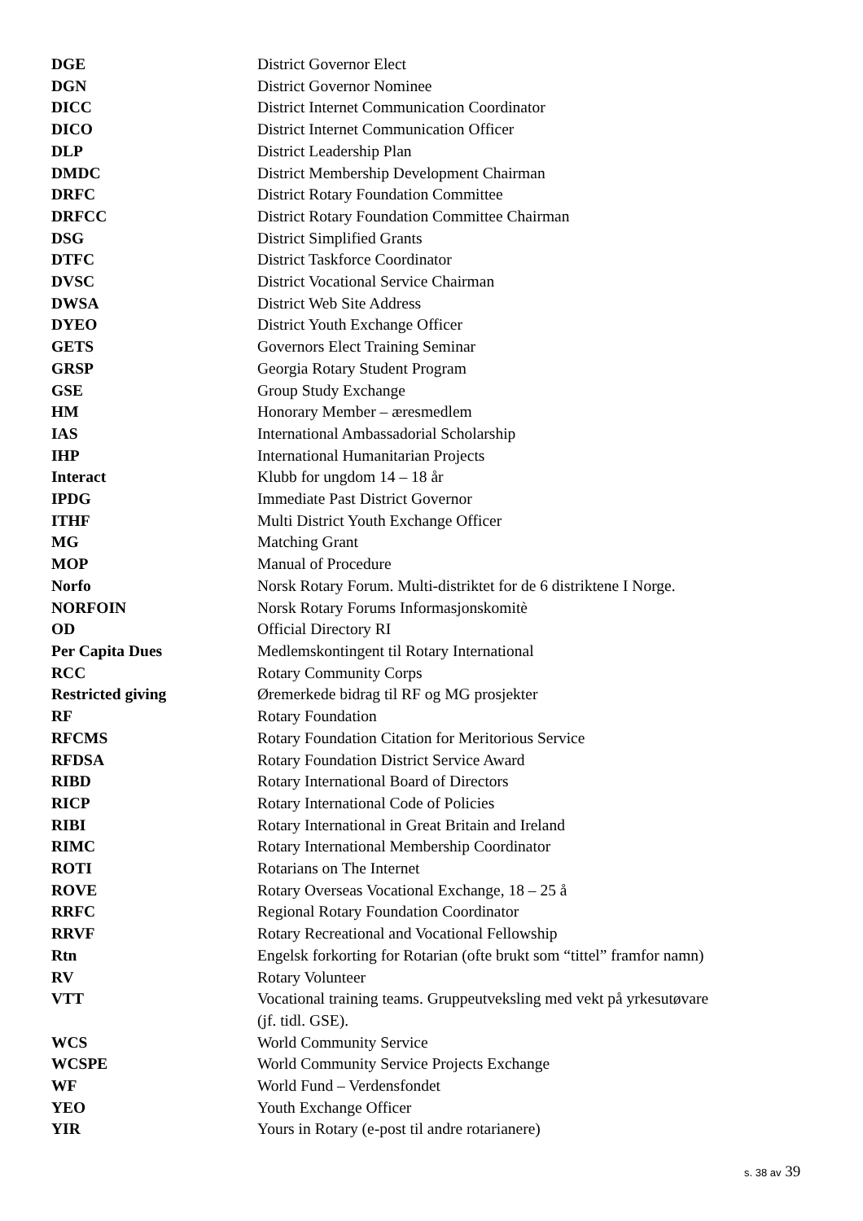| DGE | District Governor Elect |
| DGN | District Governor Nominee |
| DICC | District Internet Communication Coordinator |
| DICO | District Internet Communication Officer |
| DLP | District Leadership Plan |
| DMDC | District Membership Development Chairman |
| DRFC | District Rotary Foundation Committee |
| DRFCC | District Rotary Foundation Committee Chairman |
| DSG | District Simplified Grants |
| DTFC | District Taskforce Coordinator |
| DVSC | District Vocational Service Chairman |
| DWSA | District Web Site Address |
| DYEO | District Youth Exchange Officer |
| GETS | Governors Elect Training Seminar |
| GRSP | Georgia Rotary Student Program |
| GSE | Group Study Exchange |
| HM | Honorary Member – æresmedlem |
| IAS | International Ambassadorial Scholarship |
| IHP | International Humanitarian Projects |
| Interact | Klubb for ungdom 14 – 18 år |
| IPDG | Immediate Past District Governor |
| ITHF | Multi District Youth Exchange Officer |
| MG | Matching Grant |
| MOP | Manual of Procedure |
| Norfo | Norsk Rotary Forum. Multi-distriktet for de 6 distriktene I Norge. |
| NORFOIN | Norsk Rotary Forums Informasjonskomitè |
| OD | Official Directory RI |
| Per Capita Dues | Medlemskontingent til Rotary International |
| RCC | Rotary Community Corps |
| Restricted giving | Øremerkede bidrag til RF og MG prosjekter |
| RF | Rotary Foundation |
| RFCMS | Rotary Foundation Citation for Meritorious Service |
| RFDSA | Rotary Foundation District Service Award |
| RIBD | Rotary International Board of Directors |
| RICP | Rotary International Code of Policies |
| RIBI | Rotary International in Great Britain and Ireland |
| RIMC | Rotary International Membership Coordinator |
| ROTI | Rotarians on The Internet |
| ROVE | Rotary Overseas Vocational Exchange, 18 – 25 å |
| RRFC | Regional Rotary Foundation Coordinator |
| RRVF | Rotary Recreational and Vocational Fellowship |
| Rtn | Engelsk forkorting for Rotarian (ofte brukt som “tittel” framfor namn) |
| RV | Rotary Volunteer |
| VTT | Vocational training teams. Gruppeutveksling med vekt på yrkesutøvare (jf. tidl. GSE). |
| WCS | World Community Service |
| WCSPE | World Community Service Projects Exchange |
| WF | World Fund – Verdensfondet |
| YEO | Youth Exchange Officer |
| YIR | Yours in Rotary (e-post til andre rotarianere) |
s. 38 av 39